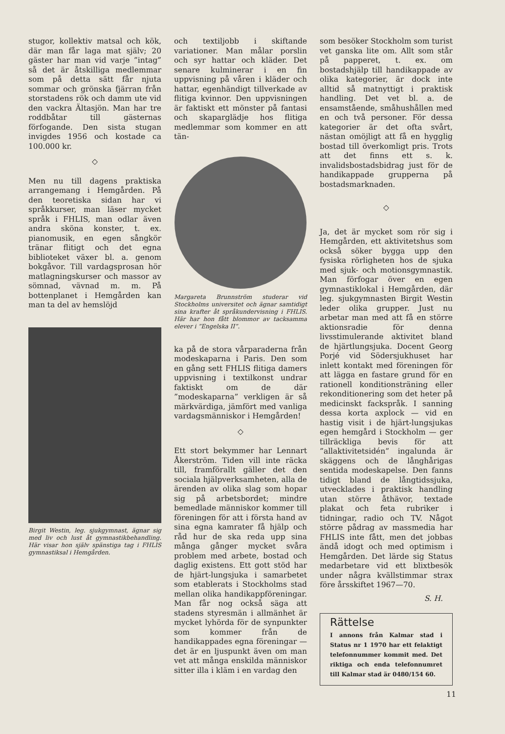stugor, kollektiv matsal och kök, där man får laga mat själv; 20 gäster har man vid varje ”intag” så det är åtskilliga medlemmar som på detta sätt får njuta sommar och grönska fjärran från storstadens rök och damm ute vid den vackra Ältasjön. Man har tre roddbåtar till gästernas förfogande. Den sista stugan invigdes 1956 och kostade ca 100.000 kr.
◇
Men nu till dagens praktiska arrangemang i Hemgården. På den teoretiska sidan har vi språkkurser, man läser mycket språk i FHLIS, man odlar även andra sköna konster, t. ex. pianomusik, en egen sångkör tränar flitigt och det egna biblioteket växer bl. a. genom bokgåvor. Till vardagsprosan hör matlagningskurser och massor av sömnad, vävnad m. m. På bottenplanet i Hemgården kan man ta del av hemslöjd
Birgit Westin, leg. sjukgymnast, ägnar sig med liv och lust åt gymnastikbehandling. Här visar hon själv spänstiga tag i FHLIS gymnastiksal i Hemgården.
och textiljobb i skiftande variationer. Man målar porslin och syr hattar och kläder. Det senare kulminerar i en fin uppvisning på våren i kläder och hattar, egenhändigt tillverkade av flitiga kvinnor. Den uppvisningen är faktiskt ett mönster på fantasi och skaparglädje hos flitiga medlemmar som kommer en att tän-
Margareta Brunnström studerar vid Stockholms universitet och ägnar samtidigt sina krafter åt språkundervisning i FHLIS. Här har hon fått blommor av tacksamma elever i ”Engelska II”.
ka på de stora vårparaderna från modeskaparna i Paris. Den som en gång sett FHLIS flitiga damers uppvisning i textilkonst undrar faktiskt om de där ”modeskaparna” verkligen är så märkvärdiga, jämfört med vanliga vardagsmänniskor i Hemgården!
◇
Ett stort bekymmer har Lennart Åkerström. Tiden vill inte räcka till, framförallt gäller det den sociala hjälpverksamheten, alla de ärenden av olika slag som hopar sig på arbetsbordet; mindre bemedlade människor kommer till föreningen för att i första hand av sina egna kamrater få hjälp och råd hur de ska reda upp sina många gånger mycket svåra problem med arbete, bostad och daglig existens. Ett gott stöd har de hjärt-lungsjuka i samarbetet som etablerats i Stockholms stad mellan olika handikappföreningar. Man får nog också säga att stadens styresmän i allmänhet är mycket lyhörda för de synpunkter som kommer från de handikappades egna föreningar — det är en ljuspunkt även om man vet att många enskilda människor sitter illa i kläm i en vardag den
som besöker Stockholm som turist vet ganska lite om. Allt som står på papperet, t. ex. om bostadshjälp till handikappade av olika kategorier, är dock inte alltid så matnyttigt i praktisk handling. Det vet bl. a. de ensamstående, småhushållen med en och två personer. För dessa kategorier är det ofta svårt, nästan omöjligt att få en hygglig bostad till överkomligt pris. Trots att det finns ett s. k. invalidsbostadsbidrag just för de handikappade grupperna på bostadsmarknaden.
◇
Ja, det är mycket som rör sig i Hemgården, ett aktivitetshus som också söker bygga upp den fysiska rörligheten hos de sjuka med sjuk- och motionsgymnastik. Man förfogar över en egen gymnastiklokal i Hemgården, där leg. sjukgymnasten Birgit Westin leder olika grupper. Just nu arbetar man med att få en större aktionsradie för denna livsstimulerande aktivitet bland de hjärtlungsjuka. Docent Georg Porjé vid Södersjukhuset har inlett kontakt med föreningen för att lägga en fastare grund för en rationell konditionsträning eller rekonditionering som det heter på medicinskt fackspråk. I sanning dessa korta axplock — vid en hastig visit i de hjärt-lungsjukas egen hemgård i Stockholm — ger tillräckliga bevis för att ”allaktivitetsidén” ingalunda är skäggens och de långhårigas sentida modeskapelse. Den fanns tidigt bland de långtidssjuka, utvecklades i praktisk handling utan större åthävor, textade plakat och feta rubriker i tidningar, radio och TV. Något större pådrag av massmedia har FHLIS inte fått, men det jobbas ändå idogt och med optimism i Hemgården. Det lärde sig Status medarbetare vid ett blixtbesök under några kvällstimmar strax före årsskiftet 1967—70.
S. H.
Rättelse
I annons från Kalmar stad i Status nr 1 1970 har ett felaktigt telefonnummer kommit med. Det riktiga och enda telefonnumret till Kalmar stad är 0480/154 60.
11